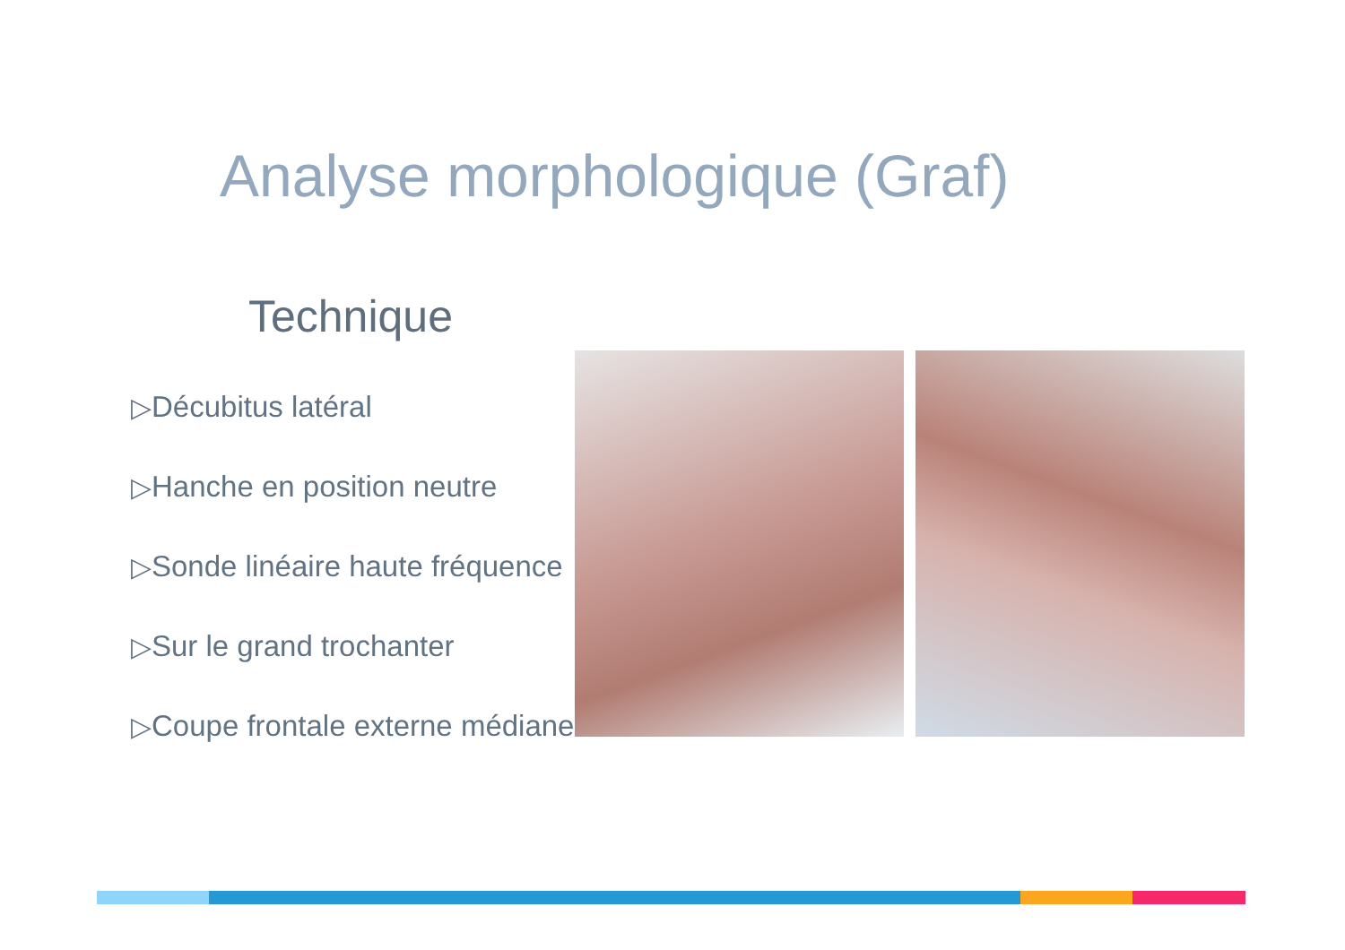Analyse morphologique (Graf)
Technique
▷Décubitus latéral
▷Hanche en position neutre
▷Sonde linéaire haute fréquence
▷Sur le grand trochanter
▷Coupe frontale externe médiane